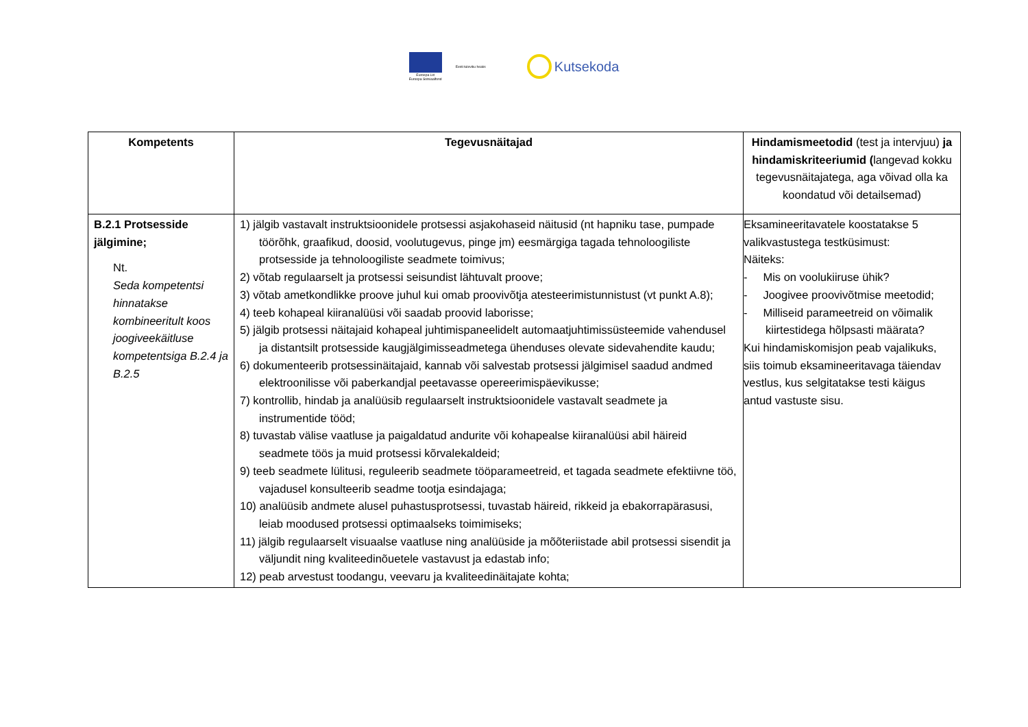Euroopa Liit
Euroopa Sotsiaalfond
Eesti tuleviku heaks
Kutsekoda
| Kompetents | Tegevusnäitajad | Hindamismeetodid (test ja intervjuu) ja hindamiskriteeriumid ( langevad kokku tegevusnäitajatega, aga võivad olla ka koondatud või detailsemad) |
| --- | --- | --- |
| B.2.1 Protsesside jälgimine; Nt. Seda kompetentsi hinnatakse kombineeritult koos joogiveekäitluse kompetentsiga B.2.4 ja B.2.5 | 1) jälgib vastavalt instruktsioonidele protsessi asjakohaseid näitusid (nt hapniku tase, pumpade töörõhk, graafikud, doosid, voolutugevus, pinge jm) eesmärgiga tagada tehnoloogiliste protsesside ja tehnoloogiliste seadmete toimivus; 2) võtab regulaarselt ja protsessi seisundist lähtuvalt proove; 3) võtab ametkondlikke proove juhul kui omab proovivõtja atesteerimistunnistust (vt punkt A.8); 4) teeb kohapeal kiiranalüüsi või saadab proovid laborisse; 5) jälgib protsessi näitajaid kohapeal juhtimispaneelidelt automaatjuhtimissüsteemide vahendusel ja distantsilt protsesside kaugjälgimisseadmetega ühenduses olevate sidevahendite kaudu; 6) dokumenteerib protsessinäitajaid, kannab või salvestab protsessi jälgimisel saadud andmed elektroonilisse või paberkandjal peetavasse opereerimispäevikusse; 7) kontrollib, hindab ja analüüsib regulaarselt instruktsioonidele vastavalt seadmete ja instrumentide tööd; 8) tuvastab välise vaatluse ja paigaldatud andurite või kohapealse kiiranalüüsi abil häireid seadmete töös ja muid protsessi kõrvalekaldeid; 9) teeb seadmete lülitusi, reguleerib seadmete tööparameetreid, et tagada seadmete efektiivne töö, vajadusel konsulteerib seadme tootja esindajaga; 10) analüüsib andmete alusel puhastusprotsessi, tuvastab häireid, rikkeid ja ebakorrapärasusi, leiab moodused protsessi optimaalseks toimimiseks; 11) jälgib regulaarselt visuaalse vaatluse ning analüüside ja mõõteriistade abil protsessi sisendit ja väljundit ning kvaliteedinõuetele vastavust ja edastab info; 12) peab arvestust toodangu, veevaru ja kvaliteedinäitajate kohta; | Eksamineeritavatele koostatakse 5 valikvastustega testküsimust: Näiteks: - Mis on voolukiiruse ühik? - Joogivee proovivõtmise meetodid; - Milliseid parameetreid on võimalik kiirtestidega hõlpsasti määrata? Kui hindamiskomisjon peab vajalikuks, siis toimub eksamineeritavaga täiendav vestlus, kus selgitatakse testi käigus antud vastuste sisu. |